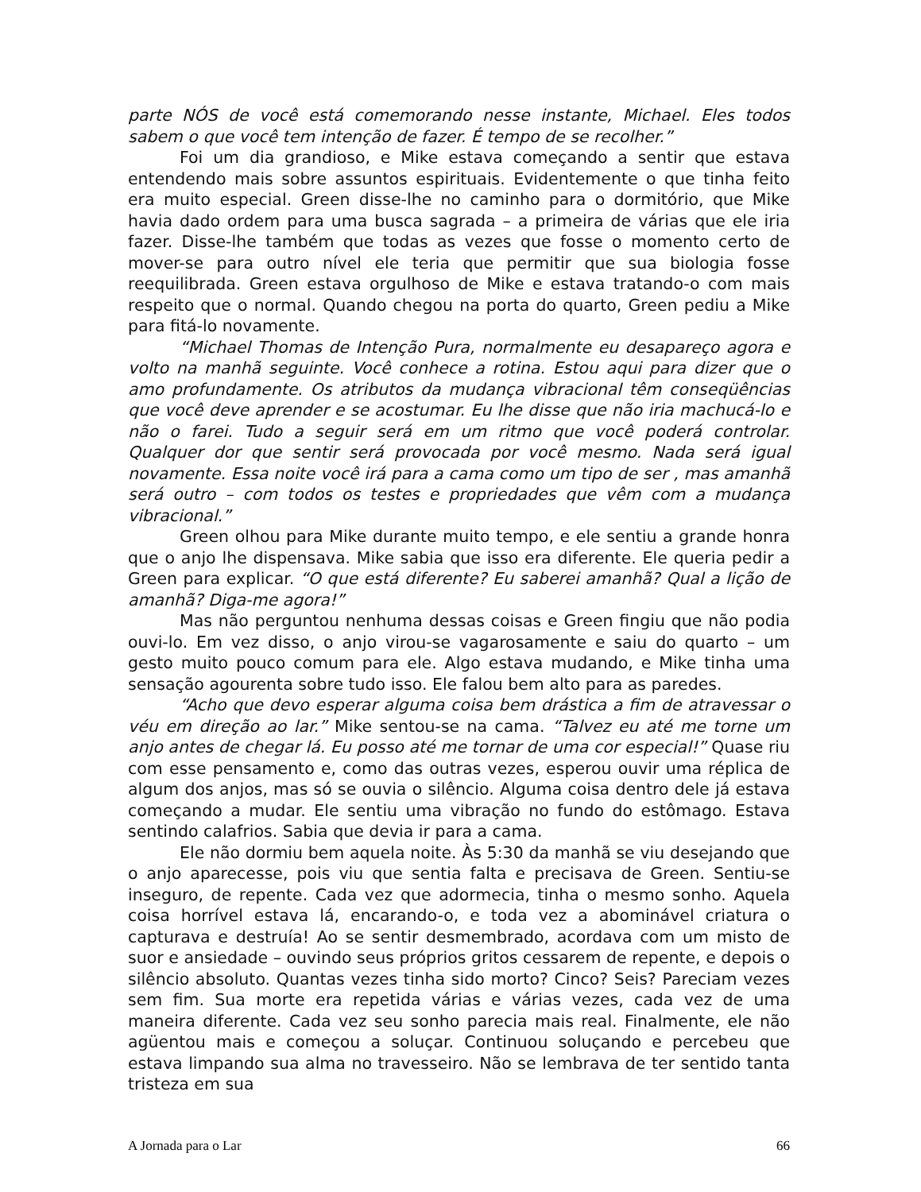parte NÓS de você está comemorando nesse instante, Michael. Eles todos sabem o que você tem intenção de fazer. É tempo de se recolher.”
Foi um dia grandioso, e Mike estava começando a sentir que estava entendendo mais sobre assuntos espirituais. Evidentemente o que tinha feito era muito especial. Green disse-lhe no caminho para o dormitório, que Mike havia dado ordem para uma busca sagrada – a primeira de várias que ele iria fazer. Disse-lhe também que todas as vezes que fosse o momento certo de mover-se para outro nível ele teria que permitir que sua biologia fosse reequilibrada. Green estava orgulhoso de Mike e estava tratando-o com mais respeito que o normal. Quando chegou na porta do quarto, Green pediu a Mike para fitá-lo novamente.
“Michael Thomas de Intenção Pura, normalmente eu desapareço agora e volto na manhã seguinte. Você conhece a rotina. Estou aqui para dizer que o amo profundamente. Os atributos da mudança vibracional têm conseqüências que você deve aprender e se acostumar. Eu lhe disse que não iria machucá-lo e não o farei. Tudo a seguir será em um ritmo que você poderá controlar. Qualquer dor que sentir será provocada por você mesmo. Nada será igual novamente. Essa noite você irá para a cama como um tipo de ser , mas amanhã será outro – com todos os testes e propriedades que vêm com a mudança vibracional.”
Green olhou para Mike durante muito tempo, e ele sentiu a grande honra que o anjo lhe dispensava. Mike sabia que isso era diferente. Ele queria pedir a Green para explicar. “O que está diferente? Eu saberei amanhã? Qual a lição de amanhã? Diga-me agora!”
Mas não perguntou nenhuma dessas coisas e Green fingiu que não podia ouvi-lo. Em vez disso, o anjo virou-se vagarosamente e saiu do quarto – um gesto muito pouco comum para ele. Algo estava mudando, e Mike tinha uma sensação agourenta sobre tudo isso. Ele falou bem alto para as paredes.
“Acho que devo esperar alguma coisa bem drástica a fim de atravessar o véu em direção ao lar.” Mike sentou-se na cama. “Talvez eu até me torne um anjo antes de chegar lá. Eu posso até me tornar de uma cor especial!” Quase riu com esse pensamento e, como das outras vezes, esperou ouvir uma réplica de algum dos anjos, mas só se ouvia o silêncio. Alguma coisa dentro dele já estava começando a mudar. Ele sentiu uma vibração no fundo do estômago. Estava sentindo calafrios. Sabia que devia ir para a cama.
Ele não dormiu bem aquela noite. Às 5:30 da manhã se viu desejando que o anjo aparecesse, pois viu que sentia falta e precisava de Green. Sentiu-se inseguro, de repente. Cada vez que adormecia, tinha o mesmo sonho. Aquela coisa horrível estava lá, encarando-o, e toda vez a abominável criatura o capturava e destruía! Ao se sentir desmembrado, acordava com um misto de suor e ansiedade – ouvindo seus próprios gritos cessarem de repente, e depois o silêncio absoluto. Quantas vezes tinha sido morto? Cinco? Seis? Pareciam vezes sem fim. Sua morte era repetida várias e várias vezes, cada vez de uma maneira diferente. Cada vez seu sonho parecia mais real. Finalmente, ele não agüentou mais e começou a soluçar. Continuou soluçando e percebeu que estava limpando sua alma no travesseiro. Não se lembrava de ter sentido tanta tristeza em sua
A Jornada para o Lar 66